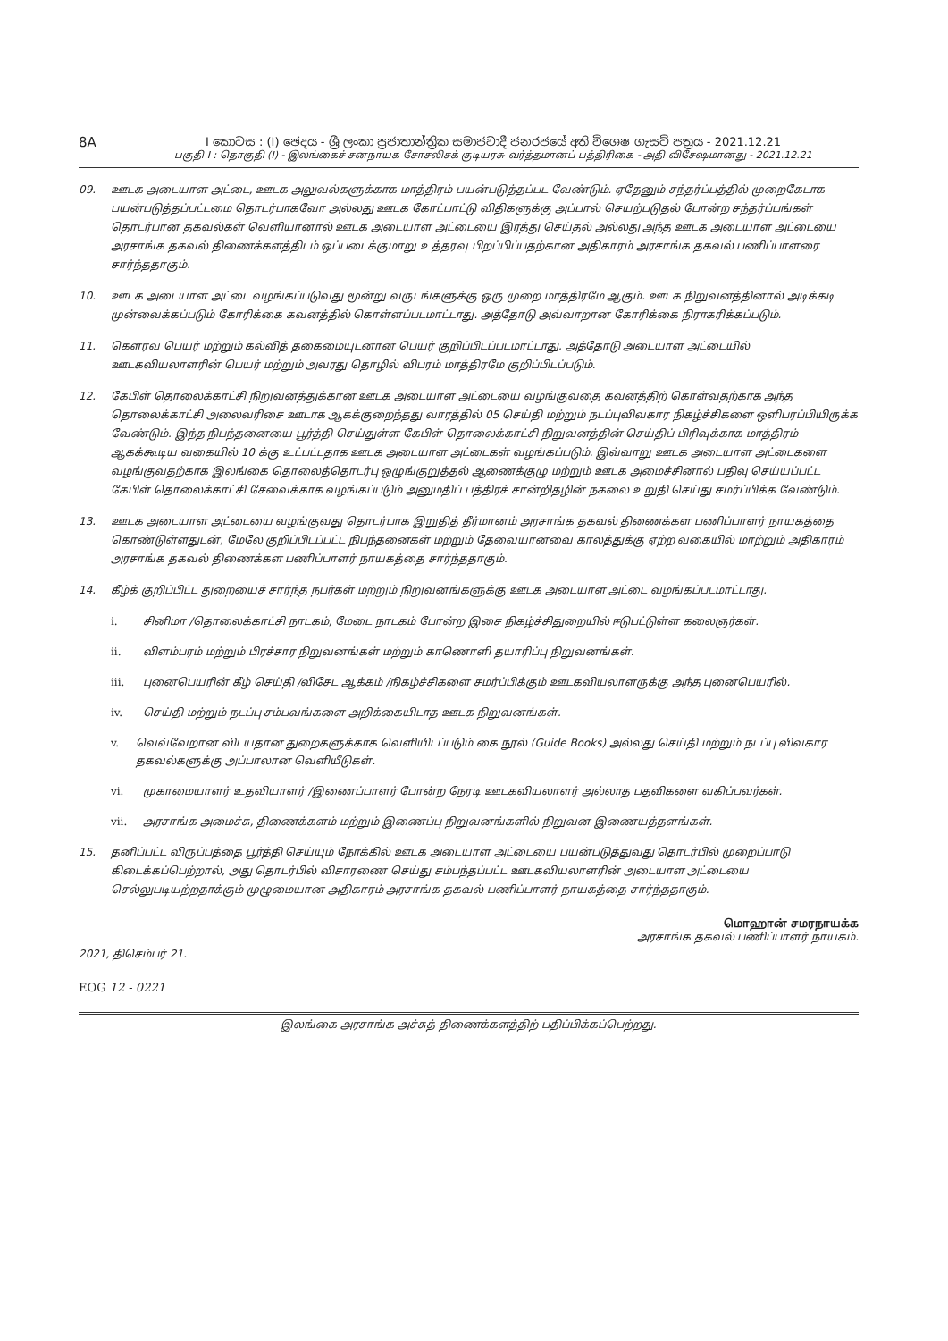8A
I කොටස : (I) ඡෙදය - ශ්‍රී ලංකා ප්‍රජාතාන්ත්‍රික සමාජවාදී ජනරජයේ අති විශෙෂ ගැසට් පත්‍රය - 2021.12.21
பகுதி I : தொகுதி (I) - இலங்கைச் சனநாயக சோசலிசக் குடியரசு வர்த்தமானப் பத்திரிகை - அதி விசேஷமானது - 2021.12.21
09. ஊடக அடையாள அட்டை, ஊடக அலுவல்களுக்காக மாத்திரம் பயன்படுத்தப்பட வேண்டும். ஏதேனும் சந்தர்ப்பத்தில் முறைகேடாக பயன்படுத்தப்பட்டமை தொடர்பாகவோ அல்லது ஊடக கோட்பாட்டு விதிகளுக்கு அப்பால் செயற்படுதல் போன்ற சந்தர்ப்பங்கள் தொடர்பான தகவல்கள் வெளியானால் ஊடக அடையாள அட்டையை இரத்து செய்தல் அல்லது அந்த ஊடக அடையாள அட்டையை அரசாங்க தகவல் திணைக்களத்திடம் ஒப்படைக்குமாறு உத்தரவு பிறப்பிப்பதற்கான அதிகாரம் அரசாங்க தகவல் பணிப்பாளரை சார்ந்ததாகும்.
10. ஊடக அடையாள அட்டை வழங்கப்படுவது மூன்று வருடங்களுக்கு ஒரு முறை மாத்திரமே ஆகும். ஊடக நிறுவனத்தினால் அடிக்கடி முன்வைக்கப்படும் கோரிக்கை கவனத்தில் கொள்ளப்படமாட்டாது. அத்தோடு அவ்வாறான கோரிக்கை நிராகரிக்கப்படும்.
11. கௌரவ பெயர் மற்றும் கல்வித் தகைமையுடனான பெயர் குறிப்பிடப்படமாட்டாது. அத்தோடு அடையாள அட்டையில் ஊடகவியலாளரின் பெயர் மற்றும் அவரது தொழில் விபரம் மாத்திரமே குறிப்பிடப்படும்.
12. கேபிள் தொலைக்காட்சி நிறுவனத்துக்கான ஊடக அடையாள அட்டையை வழங்குவதை கவனத்திற் கொள்வதற்காக அந்த தொலைக்காட்சி அலைவரிசை ஊடாக ஆகக்குறைந்தது வாரத்தில் 05 செய்தி மற்றும் நடப்புவிவகார நிகழ்ச்சிகளை ஔிபரப்பியிருக்க வேண்டும். இந்த நிபந்தனையை பூர்த்தி செய்துள்ள கேபிள் தொலைக்காட்சி நிறுவனத்தின் செய்திப் பிரிவுக்காக மாத்திரம் ஆகக்கூடிய வகையில் 10 க்கு உட்பட்டதாக ஊடக அடையாள அட்டைகள் வழங்கப்படும். இவ்வாறு ஊடக அடையாள அட்டைகளை வழங்குவதற்காக இலங்கை தொலைத்தொடர்பு ஒழுங்குறுத்தல் ஆணைக்குழு மற்றும் ஊடக அமைச்சினால் பதிவு செய்யப்பட்ட கேபிள் தொலைக்காட்சி சேவைக்காக வழங்கப்படும் அனுமதிப் பத்திரச் சான்றிதழின் நகலை உறுதி செய்து சமர்ப்பிக்க வேண்டும்.
13. ஊடக அடையாள அட்டையை வழங்குவது தொடர்பாக இறுதித் தீர்மானம் அரசாங்க தகவல் திணைக்கள பணிப்பாளர் நாயகத்தை கொண்டுள்ளதுடன், மேலே குறிப்பிடப்பட்ட நிபந்தனைகள் மற்றும் தேவையானவை காலத்துக்கு ஏற்ற வகையில் மாற்றும் அதிகாரம் அரசாங்க தகவல் திணைக்கள பணிப்பாளர் நாயகத்தை சார்ந்ததாகும்.
14. கீழ்க் குறிப்பிட்ட துறையைச் சார்ந்த நபர்கள் மற்றும் நிறுவனங்களுக்கு ஊடக அடையாள அட்டை வழங்கப்படமாட்டாது.
i. சினிமா /தொலைக்காட்சி நாடகம், மேடை நாடகம் போன்ற இசை நிகழ்ச்சிதுறையில் ஈடுபட்டுள்ள கலைஞர்கள்.
ii. விளம்பரம் மற்றும் பிரச்சார நிறுவனங்கள் மற்றும் காணொளி தயாரிப்பு நிறுவனங்கள்.
iii. புனைபெயரின் கீழ் செய்தி /விசேட ஆக்கம் /நிகழ்ச்சிகளை சமர்ப்பிக்கும் ஊடகவியலாளருக்கு அந்த புனைபெயரில்.
iv. செய்தி மற்றும் நடப்பு சம்பவங்களை அறிக்கையிடாத ஊடக நிறுவனங்கள்.
v. வெவ்வேறான விடயதான துறைகளுக்காக வெளியிடப்படும் கை நூல் (Guide Books) அல்லது செய்தி மற்றும் நடப்பு விவகார தகவல்களுக்கு அப்பாலான வெளியீடுகள்.
vi. முகாமையாளர் உதவியாளர் /இணைப்பாளர் போன்ற நேரடி ஊடகவியலாளர் அல்லாத பதவிகளை வகிப்பவர்கள்.
vii. அரசாங்க அமைச்சு, திணைக்களம் மற்றும் இணைப்பு நிறுவனங்களில் நிறுவன இணையத்தளங்கள்.
15. தனிப்பட்ட விருப்பத்தை பூர்த்தி செய்யும் நோக்கில் ஊடக அடையாள அட்டையை பயன்படுத்துவது தொடர்பில் முறைப்பாடு கிடைக்கப்பெற்றால், அது தொடர்பில் விசாரணை செய்து சம்பந்தப்பட்ட ஊடகவியலாளரின் அடையாள அட்டையை செல்லுபடியற்றதாக்கும் முழுமையான அதிகாரம் அரசாங்க தகவல் பணிப்பாளர் நாயகத்தை சார்ந்ததாகும்.
மொஹான் சமரநாயக்க
அரசாங்க தகவல் பணிப்பாளர் நாயகம்.
2021, திசெம்பர் 21.
EOG 12 - 0221
இலங்கை அரசாங்க அச்சுத் திணைக்களத்திற் பதிப்பிக்கப்பெற்றது.